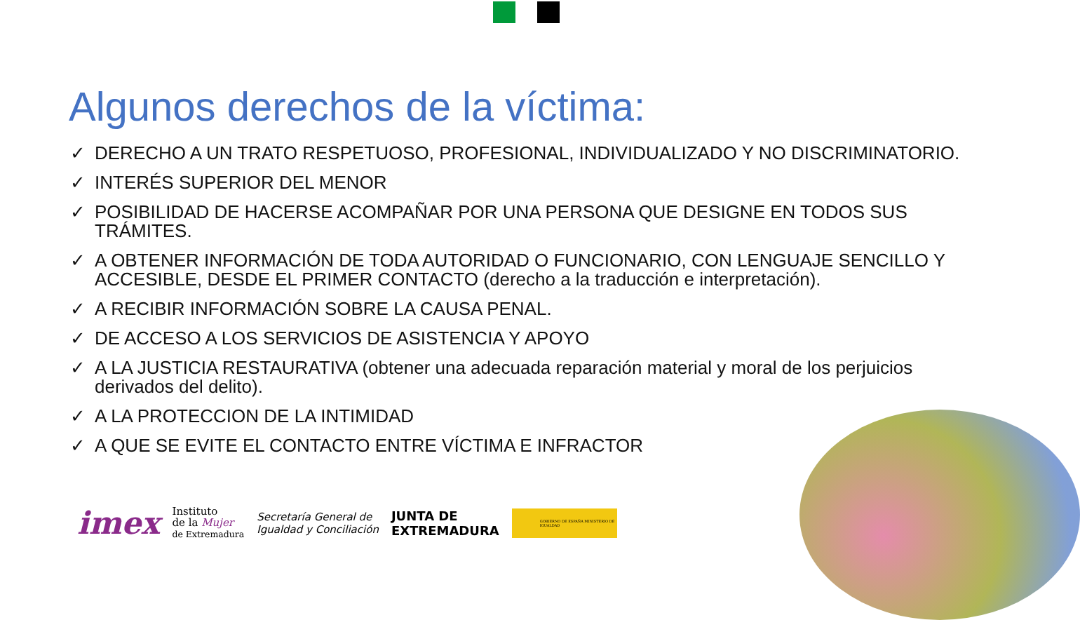Algunos derechos de la víctima:
✓ DERECHO A UN TRATO RESPETUOSO, PROFESIONAL, INDIVIDUALIZADO Y NO DISCRIMINATORIO.
✓ INTERÉS SUPERIOR DEL MENOR
✓ POSIBILIDAD DE HACERSE ACOMPAÑAR POR UNA PERSONA QUE DESIGNE EN TODOS SUS TRÁMITES.
✓ A OBTENER INFORMACIÓN DE TODA AUTORIDAD O FUNCIONARIO, CON LENGUAJE SENCILLO Y ACCESIBLE, DESDE EL PRIMER CONTACTO (derecho a la traducción e interpretación).
✓ A RECIBIR INFORMACIÓN SOBRE LA CAUSA PENAL.
✓ DE ACCESO A LOS SERVICIOS DE ASISTENCIA Y APOYO
✓ A LA JUSTICIA RESTAURATIVA (obtener una adecuada reparación material y moral de los perjuicios derivados del delito).
✓ A LA PROTECCION DE LA INTIMIDAD
✓ A QUE SE EVITE EL CONTACTO ENTRE VÍCTIMA E INFRACTOR
imex
Instituto
de la Mujer
de Extremadura
Secretaría General de
Igualdad y Conciliación
JUNTA DE
EXTREMADURA
GOBIERNO DE ESPAÑA MINISTERIO DE IGUALDAD